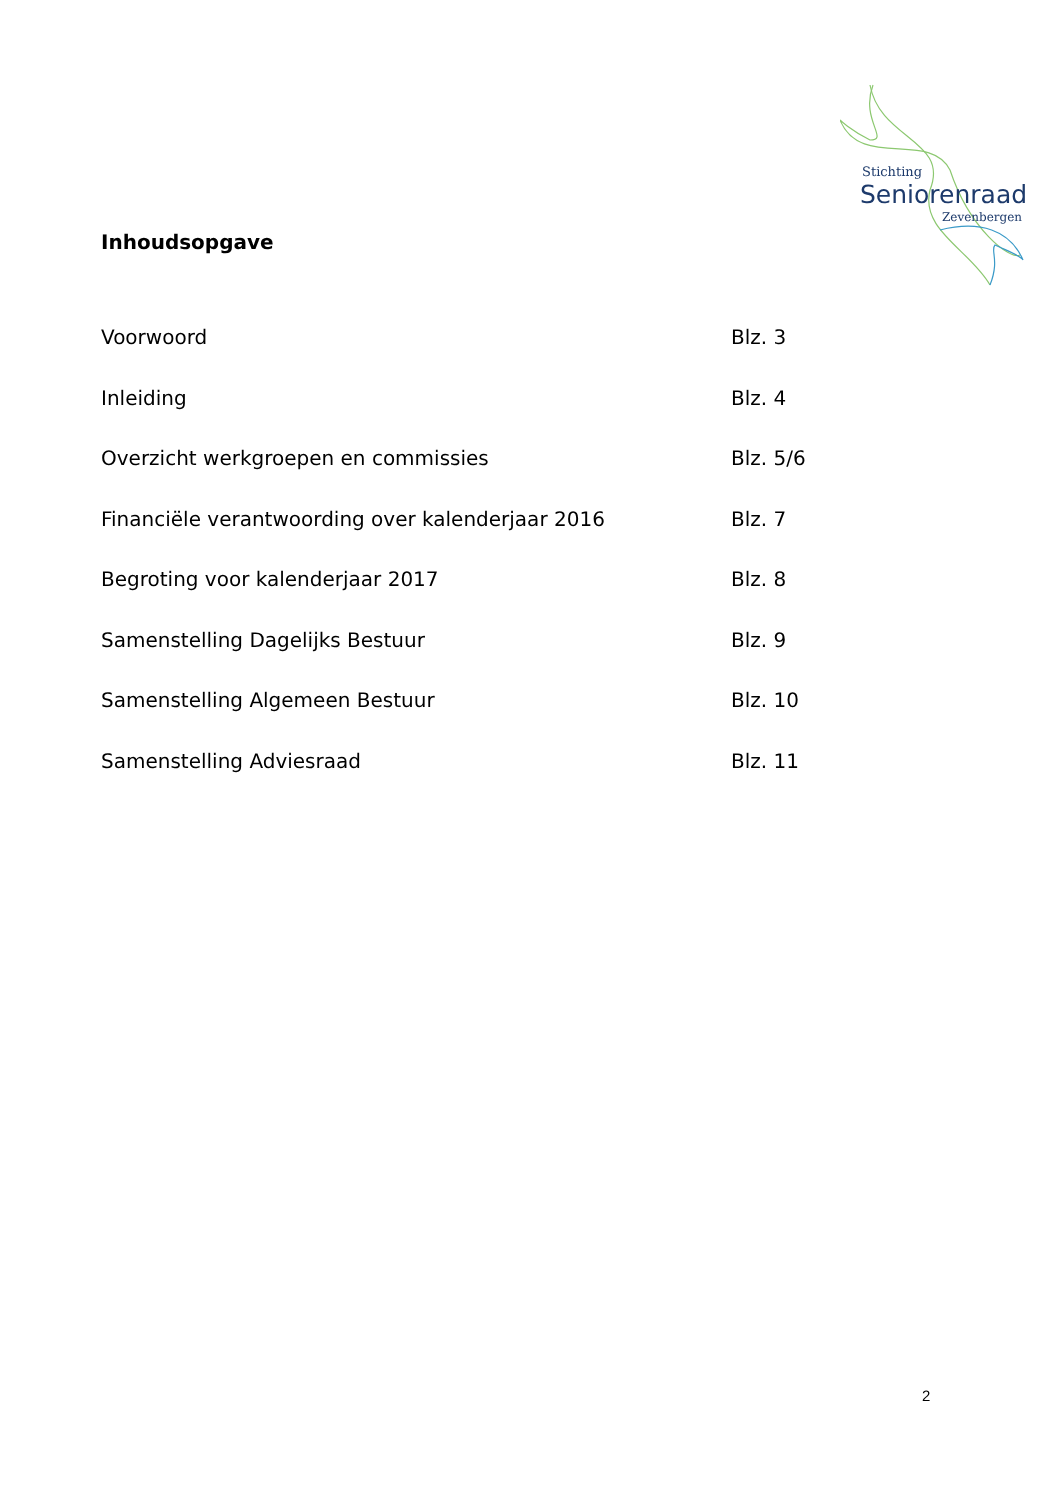Stichting
Seniorenraad
Zevenbergen
Inhoudsopgave
Voorwoord Blz. 3
Inleiding Blz. 4
Overzicht werkgroepen en commissies Blz. 5/6
Financiële verantwoording over kalenderjaar 2016 Blz. 7
Begroting voor kalenderjaar 2017 Blz. 8
Samenstelling Dagelijks Bestuur Blz. 9
Samenstelling Algemeen Bestuur Blz. 10
Samenstelling Adviesraad Blz. 11
2